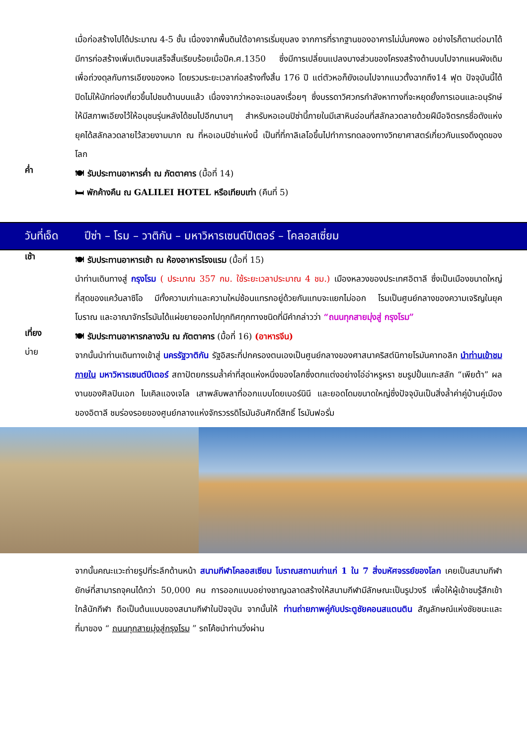เมื่อก่อสร้างไปได้ประมาณ 4-5 ชั้น เนื่องจากพื้นดินใต้อาคารเริ่มยุบลง จากการที่รากฐานของอาคารไม่มั่นคงพอ อย่างไรก็ตามต่อมาได้มีการก่อสร้างเพิ่มเติมจนเสร็จสิ้นเรียบร้อยเมื่อปีค.ศ.1350 ซึ่งมีการเปลี่ยนแปลงบางส่วนของโครงสร้างด้านบนไปจากแผนผังเดิมเพื่อถ่วงดุลกับการเอียงของหอ โดยรวมระยะเวลาก่อสร้างทั้งสิ้น 176 ปี แต่ตัวหอก็ยังเอนไปจากแนวตั้งฉากถึง14 ฟุต ปัจจุบันนี้ได้ปิดไม่ให้นักท่องเที่ยวขึ้นไปชมด้านบนแล้ว เนื่องจากว่าหอจะเอนลงเรื่อยๆ ซึ่งบรรดาวิศวกรกำลังหาทางที่จะหยุดยั้งการเอนและอนุรักษ์ให้มีสภาพเอียงไว้ให้อนุชนรุ่นหลังได้ชมไปอีกนานๆ สำหรับหอเอนปิซ่านี้ภายในมีเสาหินอ่อนที่สลักลวดลายด้วยฝีมือจิตรกรชื่อดังแห่งยุคได้สลักลวดลายไว้สวยงามมาก ณ ที่หอเอนปิซ่าแห่งนี้ เป็นที่ที่กาลิเลโอขึ้นไปทำการทดลองทางวิทยาศาสตร์เกี่ยวกับแรงดึงดูดของโลก
ค่ำ
🍽 รับประทานอาหารค่ำ ณ ภัตตาคาร (มื้อที่ 14)
🛏 พักค้างคืน ณ GALILEI HOTEL หรือเทียบเท่า (คืนที่ 5)
วันที่เจ็ด
ปีซ่า – โรม – วาติกัน – มหาวิหารเซนต์ปีเตอร์ – โคลอสเซี่ยม
เช้า
🍽 รับประทานอาหารเช้า ณ ห้องอาหารโรงแรม (มื้อที่ 15)
นำท่านเดินทางสู่ กรุงโรม ( ประมาณ 357 กม. ใช้ระยะเวลาประมาณ 4 ชม.) เมืองหลวงของประเทศอิตาลี ซึ่งเป็นเมืองขนาดใหญ่ที่สุดของแคว้นลาซิโอ มีทั้งความเก่าและความใหม่ซ้อนแทรกอยู่ด้วยกันแทบจะแยกไม่ออก โรมเป็นศูนย์กลางของความเจริญในยุคโบราณ และอาณาจักรโรมันได้แผ่ขยายออกไปทุกทิศทุกทางชนิดที่มีคำกล่าวว่า “ถนนทุกสายมุ่งสู่ กรุงโรม”
เที่ยง
🍽 รับประทานอาหารกลางวัน ณ ภัตตาคาร (มื้อที่ 16) (อาหารจีน)
บ่าย
จากนั้นนำท่านเดินทางเข้าสู่ นครรัฐวาติกัน รัฐอิสระที่ปกครองตนเองเป็นศูนย์กลางของศาสนาคริสต์นิกายโรมันคาทอลิก นำท่านเข้าชมภายใน มหาวิหารเซนต์ปีเตอร์ สถาปัตยกรรมล้ำค่าที่สุดแห่งหนึ่งของโลกซึ่งตกแต่งอย่างโอ่อ่าหรูหรา ชมรูปปั้นแกะสลัก “เพียต้า” ผลงานของศิลปินเอก ไมเคิลแองเจโล เสาพลับพลาที่ออกแบบโดยเบอร์นินี และยอดโดมขนาดใหญ่ซึ่งปัจจุบันเป็นสิ่งล้ำค่าคู่บ้านคู่เมืองของอิตาลี ชมร่องรอยของศูนย์กลางแห่งจักรวรรดิโรมันอันศักดิ์สิทธิ์ โรมันฟอรั่ม
จากนั้นคณะแวะถ่ายรูปที่ระลึกด้านหน้า สนามกีฬาโคลอสเซียม โบราณสถานเก่าแก่ 1 ใน 7 สิ่งมหัศจรรย์ของโลก เคยเป็นสนามกีฬายักษ์ที่สามารถจุคนได้กว่า 50,000 คน การออกแบบอย่างชาญฉลาดสร้างให้สนามกีฬามีลักษณะเป็นรูปวงรี เพื่อให้ผู้เข้าชมรู้สึกเข้าใกล้นักกีฬา ถือเป็นต้นแบบของสนามกีฬาในปัจจุบัน จากนั้นให้ ท่านถ่ายภาพคู่กับประตูชัยคอนสแตนติน สัญลักษณ์แห่งชัยชนะและที่มาของ “ ถนนทุกสายมุ่งสู่กรุงโรม ” รถโค้ชนำท่านวิ่งผ่าน